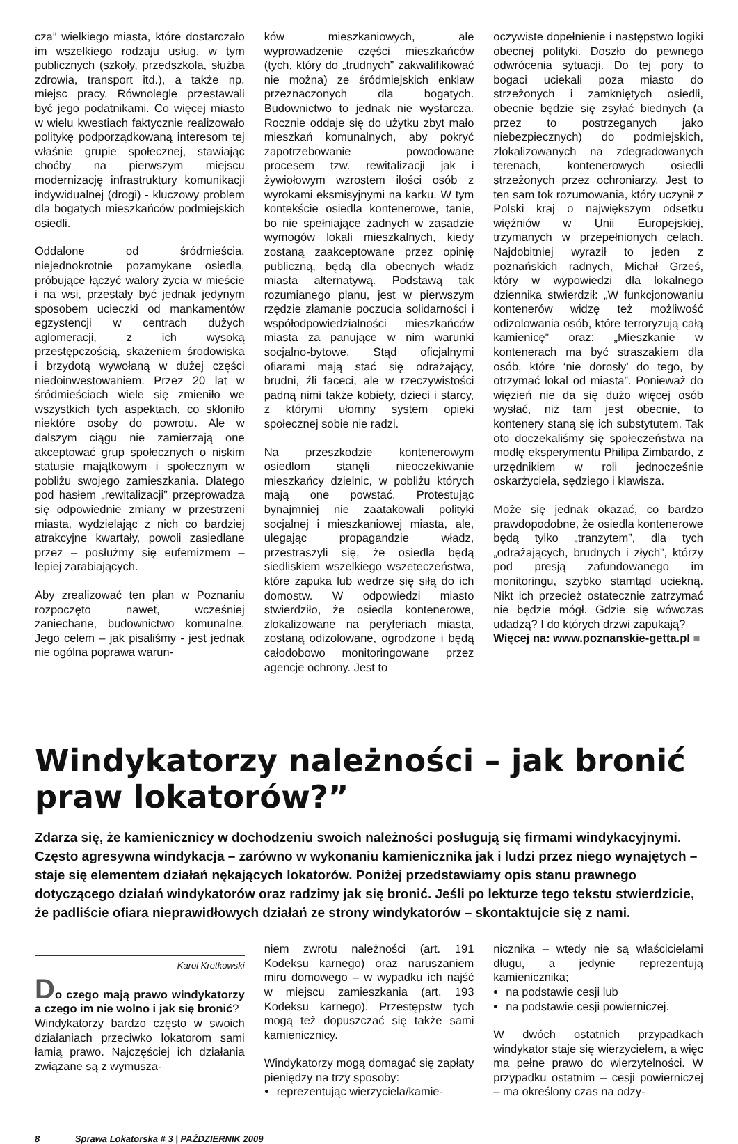cza” wielkiego miasta, które dostarczało im wszelkiego rodzaju usług, w tym publicznych (szkoły, przedszkola, służba zdrowia, transport itd.), a także np. miejsc pracy. Równolegle przestawali być jego podatnikami. Co więcej miasto w wielu kwestiach faktycznie realizowało politykę podporządkowaną interesom tej właśnie grupie społecznej, stawiając choćby na pierwszym miejscu modernizację infrastruktury komunikacji indywidualnej (drogi) - kluczowy problem dla bogatych mieszkańców podmiejskich osiedli.
Oddalone od śródmieścia, niejednokrotnie pozamykane osiedla, próbujące łączyć walory życia w mieście i na wsi, przestały być jednak jedynym sposobem ucieczki od mankamentów egzystencji w centrach dużych aglomeracji, z ich wysoką przestępczością, skażeniem środowiska i brzydotą wywołaną w dużej części niedoinwestowaniem. Przez 20 lat w śródmieściach wiele się zmieniło we wszystkich tych aspektach, co skłoniło niektóre osoby do powrotu. Ale w dalszym ciągu nie zamierzają one akceptować grup społecznych o niskim statusie majątkowym i społecznym w pobliżu swojego zamieszkania. Dlatego pod hasłem „rewitalizacji” przeprowadza się odpowiednie zmiany w przestrzeni miasta, wydzielając z nich co bardziej atrakcyjne kwartały, powoli zasiedlane przez – posłużmy się eufemizmem – lepiej zarabiających.
Aby zrealizować ten plan w Poznaniu rozpoczęto nawet, wcześniej zaniechane, budownictwo komunalne. Jego celem – jak pisaliśmy - jest jednak nie ogólna poprawa warun-
ków mieszkaniowych, ale wyprowadzenie części mieszkańców (tych, który do „trudnych” zakwalifikować nie można) ze śródmiejskich enklaw przeznaczonych dla bogatych. Budownictwo to jednak nie wystarcza. Rocznie oddaje się do użytku zbyt mało mieszkań komunalnych, aby pokryć zapotrzebowanie powodowane procesem tzw. rewitalizacji jak i żywiołowym wzrostem ilości osób z wyrokami eksmisyjnymi na karku. W tym kontekście osiedla kontenerowe, tanie, bo nie spełniające żadnych w zasadzie wymogów lokali mieszkalnych, kiedy zostaną zaakceptowane przez opinię publiczną, będą dla obecnych władz miasta alternatywą. Podstawą tak rozumianego planu, jest w pierwszym rzędzie złamanie poczucia solidarności i współodpowiedzialności mieszkańców miasta za panujące w nim warunki socjalno-bytowe. Stąd oficjalnymi ofiarami mają stać się odrażający, brudni, źli faceci, ale w rzeczywistości padną nimi także kobiety, dzieci i starcy, z którymi ułomny system opieki społecznej sobie nie radzi.
Na przeszkodzie kontenerowym osiedlom stanęli nieoczekiwanie mieszkańcy dzielnic, w pobliżu których mają one powstać. Protestując bynajmniej nie zaatakowali polityki socjalnej i mieszkaniowej miasta, ale, ulegając propagandzie władz, przestraszyli się, że osiedla będą siedliskiem wszelkiego wszeteczeństwa, które zapuka lub wedrze się siłą do ich domostw. W odpowiedzi miasto stwierdziło, że osiedla kontenerowe, zlokalizowane na peryferiach miasta, zostaną odizolowane, ogrodzone i będą całodobowo monitoringowane przez agencje ochrony. Jest to
oczywiste dopełnienie i następstwo logiki obecnej polityki. Doszło do pewnego odwrócenia sytuacji. Do tej pory to bogaci uciekali poza miasto do strzeżonych i zamkniętych osiedli, obecnie będzie się zsyłać biednych (a przez to postrzeganych jako niebezpiecznych) do podmiejskich, zlokalizowanych na zdegradowanych terenach, kontenerowych osiedli strzeżonych przez ochroniarzy. Jest to ten sam tok rozumowania, który uczynił z Polski kraj o największym odsetku więźniów w Unii Europejskiej, trzymanych w przepełnionych celach. Najdobitniej wyraził to jeden z poznańskich radnych, Michał Grześ, który w wypowiedzi dla lokalnego dziennika stwierdził: „W funkcjonowaniu kontenerów widzę też możliwość odizolowania osób, które terroryzują całą kamienicę” oraz: „Mieszkanie w kontenerach ma być straszakiem dla osób, które ‘nie dorosły’ do tego, by otrzymać lokal od miasta”. Ponieważ do więzień nie da się dużo więcej osób wysłać, niż tam jest obecnie, to kontenery staną się ich substytutem. Tak oto doczekaliśmy się społeczeństwa na modłę eksperymentu Philipa Zimbardo, z urzędnikiem w roli jednocześnie oskarżyciela, sędziego i klawisza.
Może się jednak okazać, co bardzo prawdopodobne, że osiedla kontenerowe będą tylko „tranzytem”, dla tych „odrażających, brudnych i złych”, którzy pod presją zafundowanego im monitoringu, szybko stamtąd uciekną. Nikt ich przecież ostatecznie zatrzymać nie będzie mógł. Gdzie się wówczas udadzą? I do których drzwi zapukają?
Więcej na: www.poznanskie-getta.pl ■
Windykatorzy należności – jak bronić praw lokatorów?”
Zdarza się, że kamienicznicy w dochodzeniu swoich należności posługują się firmami windykacyjnymi. Często agresywna windykacja – zarówno w wykonaniu kamienicznika jak i ludzi przez niego wynajętych – staje się elementem działań nękających lokatorów. Poniżej przedstawiamy opis stanu prawnego dotyczącego działań windykatorów oraz radzimy jak się bronić. Jeśli po lekturze tego tekstu stwierdzicie, że padliście ofiara nieprawidłowych działań ze strony windykatorów – skontaktujcie się z nami.
Karol Kretkowski
Do czego mają prawo windykatorzy a czego im nie wolno i jak się bronić?
Windykatorzy bardzo często w swoich działaniach przeciwko lokatorom sami łamią prawo. Najczęściej ich działania związane są z wymusza-
niem zwrotu należności (art. 191 Kodeksu karnego) oraz naruszaniem miru domowego – w wypadku ich najść w miejscu zamieszkania (art. 193 Kodeksu karnego). Przestępstw tych mogą też dopuszczać się także sami kamienicznicy.
Windykatorzy mogą domagać się zapłaty pieniędzy na trzy sposoby:
reprezentując wierzyciela/kamie-
nicznika – wtedy nie są właścicielami długu, a jedynie reprezentują kamienicznika;
na podstawie cesji lub
na podstawie cesji powierniczej.
W dwóch ostatnich przypadkach windykator staje się wierzycielem, a więc ma pełne prawo do wierzytelności. W przypadku ostatnim – cesji powierniczej – ma określony czas na odzy-
8 Sprawa Lokatorska # 3 | PAŹDZIERNIK 2009